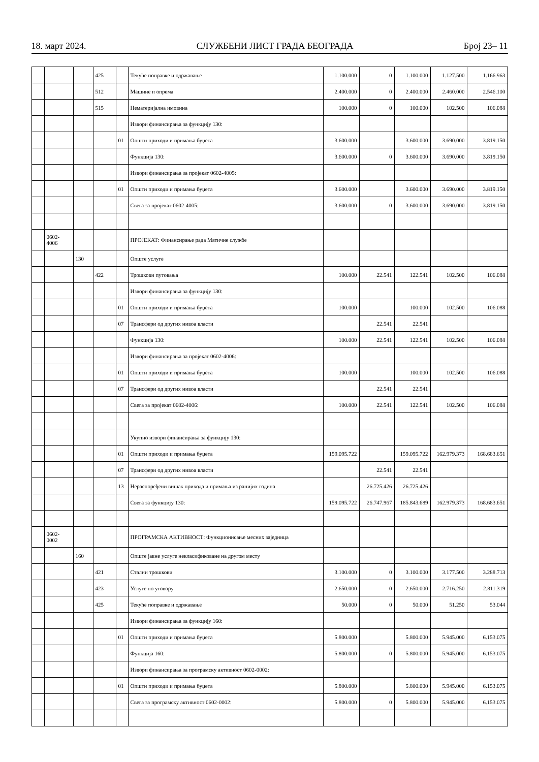18. март 2024. СЛУЖБЕНИ ЛИСТ ГРАДА БЕОГРАДА Број 23– 11
| | | | 425 | | Текуће поправке и одржавање | 1.100.000 | 0 | 1.100.000 | 1.127.500 | 1.166.963 |
| | | | 512 | | Машине и опрема | 2.400.000 | 0 | 2.400.000 | 2.460.000 | 2.546.100 |
| | | | 515 | | Нематеријална имовина | 100.000 | 0 | 100.000 | 102.500 | 106.088 |
| | | | | | Извори финансирања за функцију 130: | | | | | |
| | | | | 01 | Општи приходи и примања буџета | 3.600.000 | | 3.600.000 | 3.690.000 | 3.819.150 |
| | | | | | Функција 130: | 3.600.000 | 0 | 3.600.000 | 3.690.000 | 3.819.150 |
| | | | | | Извори финансирања за пројекат 0602-4005: | | | | | |
| | | | | 01 | Општи приходи и примања буџета | 3.600.000 | | 3.600.000 | 3.690.000 | 3.819.150 |
| | | | | | Свега за пројекат 0602-4005: | 3.600.000 | 0 | 3.600.000 | 3.690.000 | 3.819.150 |
| | 0602- 4006 | | | | ПРОЈЕКАТ: Финансирање рада Матичне службе | | | | | |
| | | 130 | | | Опште услуге | | | | | |
| | | | 422 | | Трошкови путовања | 100.000 | 22.541 | 122.541 | 102.500 | 106.088 |
| | | | | | Извори финансирања за функцију 130: | | | | | |
| | | | | 01 | Општи приходи и примања буџета | 100.000 | | 100.000 | 102.500 | 106.088 |
| | | | | 07 | Трансфери од других нивоа власти | | 22.541 | 22.541 | | |
| | | | | | Функција 130: | 100.000 | 22.541 | 122.541 | 102.500 | 106.088 |
| | | | | | Извори финансирања за пројекат 0602-4006: | | | | | |
| | | | | 01 | Општи приходи и примања буџета | 100.000 | | 100.000 | 102.500 | 106.088 |
| | | | | 07 | Трансфери од других нивоа власти | | 22.541 | 22.541 | | |
| | | | | | Свега за пројекат 0602-4006: | 100.000 | 22.541 | 122.541 | 102.500 | 106.088 |
| | | | | | Укупно извори финансирања за функцију 130: | | | | | |
| | | | | 01 | Општи приходи и примања буџета | 159.095.722 | | 159.095.722 | 162.979.373 | 168.683.651 |
| | | | | 07 | Трансфери од других нивоа власти | | 22.541 | 22.541 | | |
| | | | | 13 | Нераспоређени вишак прихода и примања из ранијих година | | 26.725.426 | 26.725.426 | | |
| | | | | | Свега за функцију 130: | 159.095.722 | 26.747.967 | 185.843.689 | 162.979.373 | 168.683.651 |
| | 0602- 0002 | | | | ПРОГРАМСКА АКТИВНОСТ: Функционисање месних заједница | | | | | |
| | | 160 | | | Опште јавне услуге некласификоване на другом месту | | | | | |
| | | | 421 | | Стални трошкови | 3.100.000 | 0 | 3.100.000 | 3.177.500 | 3.288.713 |
| | | | 423 | | Услуге по уговору | 2.650.000 | 0 | 2.650.000 | 2.716.250 | 2.811.319 |
| | | | 425 | | Текуће поправке и одржавање | 50.000 | 0 | 50.000 | 51.250 | 53.044 |
| | | | | | Извори финансирања за функцију 160: | | | | | |
| | | | | 01 | Општи приходи и примања буџета | 5.800.000 | | 5.800.000 | 5.945.000 | 6.153.075 |
| | | | | | Функција 160: | 5.800.000 | 0 | 5.800.000 | 5.945.000 | 6.153.075 |
| | | | | | Извори финансирања за програмску активност 0602-0002: | | | | | |
| | | | | 01 | Општи приходи и примања буџета | 5.800.000 | | 5.800.000 | 5.945.000 | 6.153.075 |
| | | | | | Свега за програмску активност 0602-0002: | 5.800.000 | 0 | 5.800.000 | 5.945.000 | 6.153.075 |